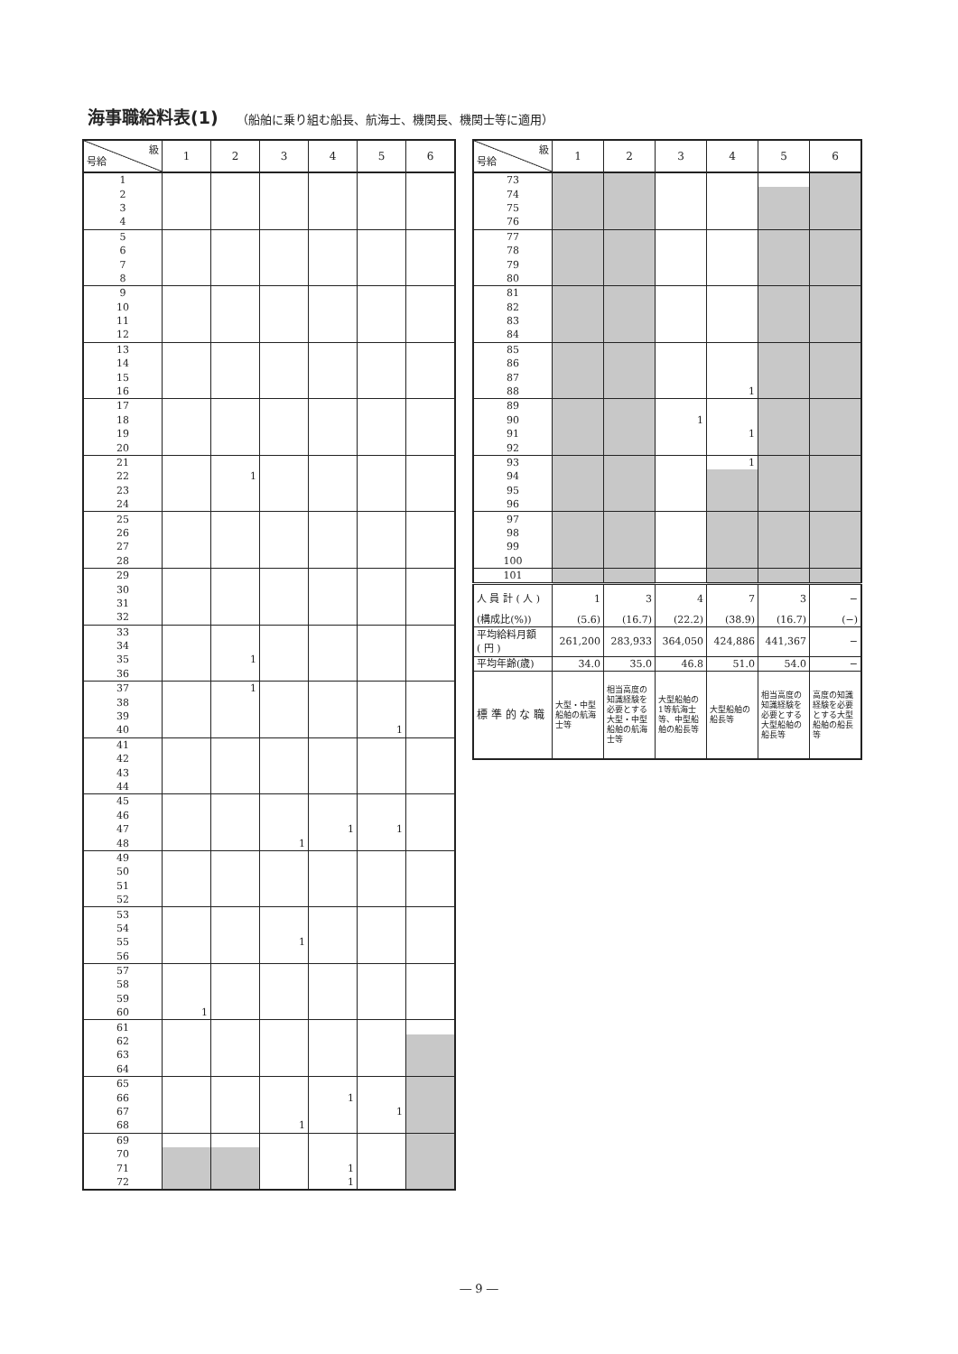海事職給料表(1) （船舶に乗り組む船長、航海士、機関長、機関士等に適用）
| 級 号給 | 1 | 2 | 3 | 4 | 5 | 6 |
| --- | --- | --- | --- | --- | --- | --- |
| 1 | | | | | | |
| 2 | | | | | | |
| 3 | | | | | | |
| 4 | | | | | | |
| 5 | | | | | | |
| 6 | | | | | | |
| 7 | | | | | | |
| 8 | | | | | | |
| 9 | | | | | | |
| 10 | | | | | | |
| 11 | | | | | | |
| 12 | | | | | | |
| 13 | | | | | | |
| 14 | | | | | | |
| 15 | | | | | | |
| 16 | | | | | | |
| 17 | | | | | | |
| 18 | | | | | | |
| 19 | | | | | | |
| 20 | | | | | | |
| 21 | | | | | | |
| 22 | | 1 | | | | |
| 23 | | | | | | |
| 24 | | | | | | |
| 25 | | | | | | |
| 26 | | | | | | |
| 27 | | | | | | |
| 28 | | | | | | |
| 29 | | | | | | |
| 30 | | | | | | |
| 31 | | | | | | |
| 32 | | | | | | |
| 33 | | | | | | |
| 34 | | | | | | |
| 35 | | 1 | | | | |
| 36 | | | | | | |
| 37 | | 1 | | | | |
| 38 | | | | | | |
| 39 | | | | | | |
| 40 | | | | | 1 | |
| 41 | | | | | | |
| 42 | | | | | | |
| 43 | | | | | | |
| 44 | | | | | | |
| 45 | | | | | | |
| 46 | | | | | | |
| 47 | | | | 1 | 1 | |
| 48 | | | 1 | | | |
| 49 | | | | | | |
| 50 | | | | | | |
| 51 | | | | | | |
| 52 | | | | | | |
| 53 | | | | | | |
| 54 | | | | | | |
| 55 | | | 1 | | | |
| 56 | | | | | | |
| 57 | | | | | | |
| 58 | | | | | | |
| 59 | | | | | | |
| 60 | 1 | | | | | |
| 61 | | | | | | |
| 62 | | | | | | |
| 63 | | | | | | |
| 64 | | | | | | |
| 65 | | | | | | |
| 66 | | | | 1 | | |
| 67 | | | | | 1 | |
| 68 | | | 1 | | | |
| 69 | | | | | | |
| 70 | | | | | | |
| 71 | | | | 1 | | |
| 72 | | | | 1 | | |
| 級 号給 | 1 | 2 | 3 | 4 | 5 | 6 |
| --- | --- | --- | --- | --- | --- | --- |
| 73 | | | | | | |
| 74 | | | | | | |
| 75 | | | | | | |
| 76 | | | | | | |
| 77 | | | | | | |
| 78 | | | | | | |
| 79 | | | | | | |
| 80 | | | | | | |
| 81 | | | | | | |
| 82 | | | | | | |
| 83 | | | | | | |
| 84 | | | | | | |
| 85 | | | | | | |
| 86 | | | | | | |
| 87 | | | | | | |
| 88 | | | | 1 | | |
| 89 | | | | | | |
| 90 | | | 1 | | | |
| 91 | | | | 1 | | |
| 92 | | | | | | |
| 93 | | | | 1 | | |
| 94 | | | | | | |
| 95 | | | | | | |
| 96 | | | | | | |
| 97 | | | | | | |
| 98 | | | | | | |
| 99 | | | | | | |
| 100 | | | | | | |
| 101 | | | | | | |
| 人 員 計 ( 人 ) | 1 | 3 | 4 | 7 | 3 | − |
| (構成比(%)) | (5.6) | (16.7) | (22.2) | (38.9) | (16.7) | (−) |
| 平均給料月額 ( 円 ) | 261,200 | 283,933 | 364,050 | 424,886 | 441,367 | − |
| 平均年齢(歳) | 34.0 | 35.0 | 46.8 | 51.0 | 54.0 | − |
| 標 準 的 な 職 | 大型・中型船舶の航海士等 | 相当高度の知識経験を必要とする大型・中型船舶の航海士等 | 大型船舶の1等航海士等、中型船舶の船長等 | 大型船舶の船長等 | 相当高度の知識経験を必要とする大型船舶の船長等 | 高度の知識経験を必要とする大型船舶の船長等 |
― 9 ―